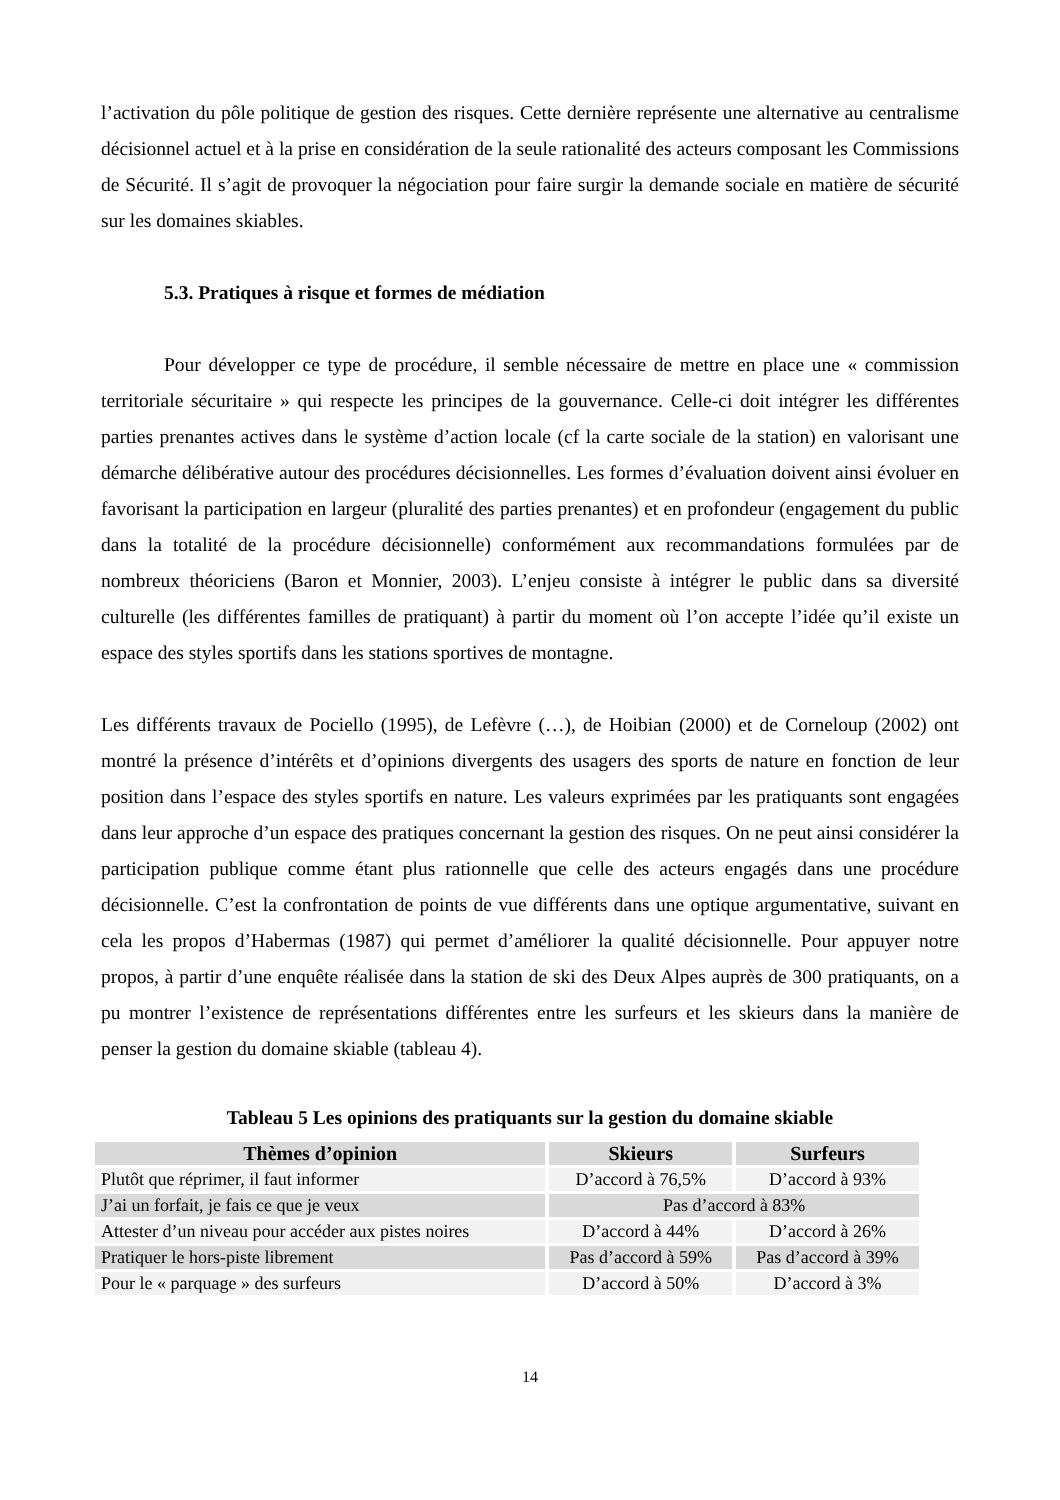l’activation du pôle politique de gestion des risques. Cette dernière représente une alternative au centralisme décisionnel actuel et à la prise en considération de la seule rationalité des acteurs composant les Commissions de Sécurité. Il s’agit de provoquer la négociation pour faire surgir la demande sociale en matière de sécurité sur les domaines skiables.
5.3. Pratiques à risque et formes de médiation
Pour développer ce type de procédure, il semble nécessaire de mettre en place une « commission territoriale sécuritaire » qui respecte les principes de la gouvernance. Celle-ci doit intégrer les différentes parties prenantes actives dans le système d’action locale (cf la carte sociale de la station) en valorisant une démarche délibérative autour des procédures décisionnelles. Les formes d’évaluation doivent ainsi évoluer en favorisant la participation en largeur (pluralité des parties prenantes) et en profondeur (engagement du public dans la totalité de la procédure décisionnelle) conformément aux recommandations formulées par de nombreux théoriciens (Baron et Monnier, 2003). L’enjeu consiste à intégrer le public dans sa diversité culturelle (les différentes familles de pratiquant) à partir du moment où l’on accepte l’idée qu’il existe un espace des styles sportifs dans les stations sportives de montagne.
Les différents travaux de Pociello (1995), de Lefèvre (…), de Hoibian (2000) et de Corneloup (2002) ont montré la présence d’intérêts et d’opinions divergents des usagers des sports de nature en fonction de leur position dans l’espace des styles sportifs en nature. Les valeurs exprimées par les pratiquants sont engagées dans leur approche d’un espace des pratiques concernant la gestion des risques. On ne peut ainsi considérer la participation publique comme étant plus rationnelle que celle des acteurs engagés dans une procédure décisionnelle. C’est la confrontation de points de vue différents dans une optique argumentative, suivant en cela les propos d’Habermas (1987) qui permet d’améliorer la qualité décisionnelle. Pour appuyer notre propos, à partir d’une enquête réalisée dans la station de ski des Deux Alpes auprès de 300 pratiquants, on a pu montrer l’existence de représentations différentes entre les surfeurs et les skieurs dans la manière de penser la gestion du domaine skiable (tableau 4).
Tableau 5 Les opinions des pratiquants sur la gestion du domaine skiable
| Thèmes d’opinion | Skieurs | Surfeurs |
| --- | --- | --- |
| Plutôt que réprimer, il faut informer | D’accord à 76,5% | D’accord à 93% |
| J’ai un forfait, je fais ce que je veux | Pas d’accord à 83% | |
| Attester d’un niveau pour accéder aux pistes noires | D’accord à 44% | D’accord à 26% |
| Pratiquer le hors-piste librement | Pas d’accord à 59% | Pas d’accord à 39% |
| Pour le « parquage » des surfeurs | D’accord à 50% | D’accord à 3% |
14